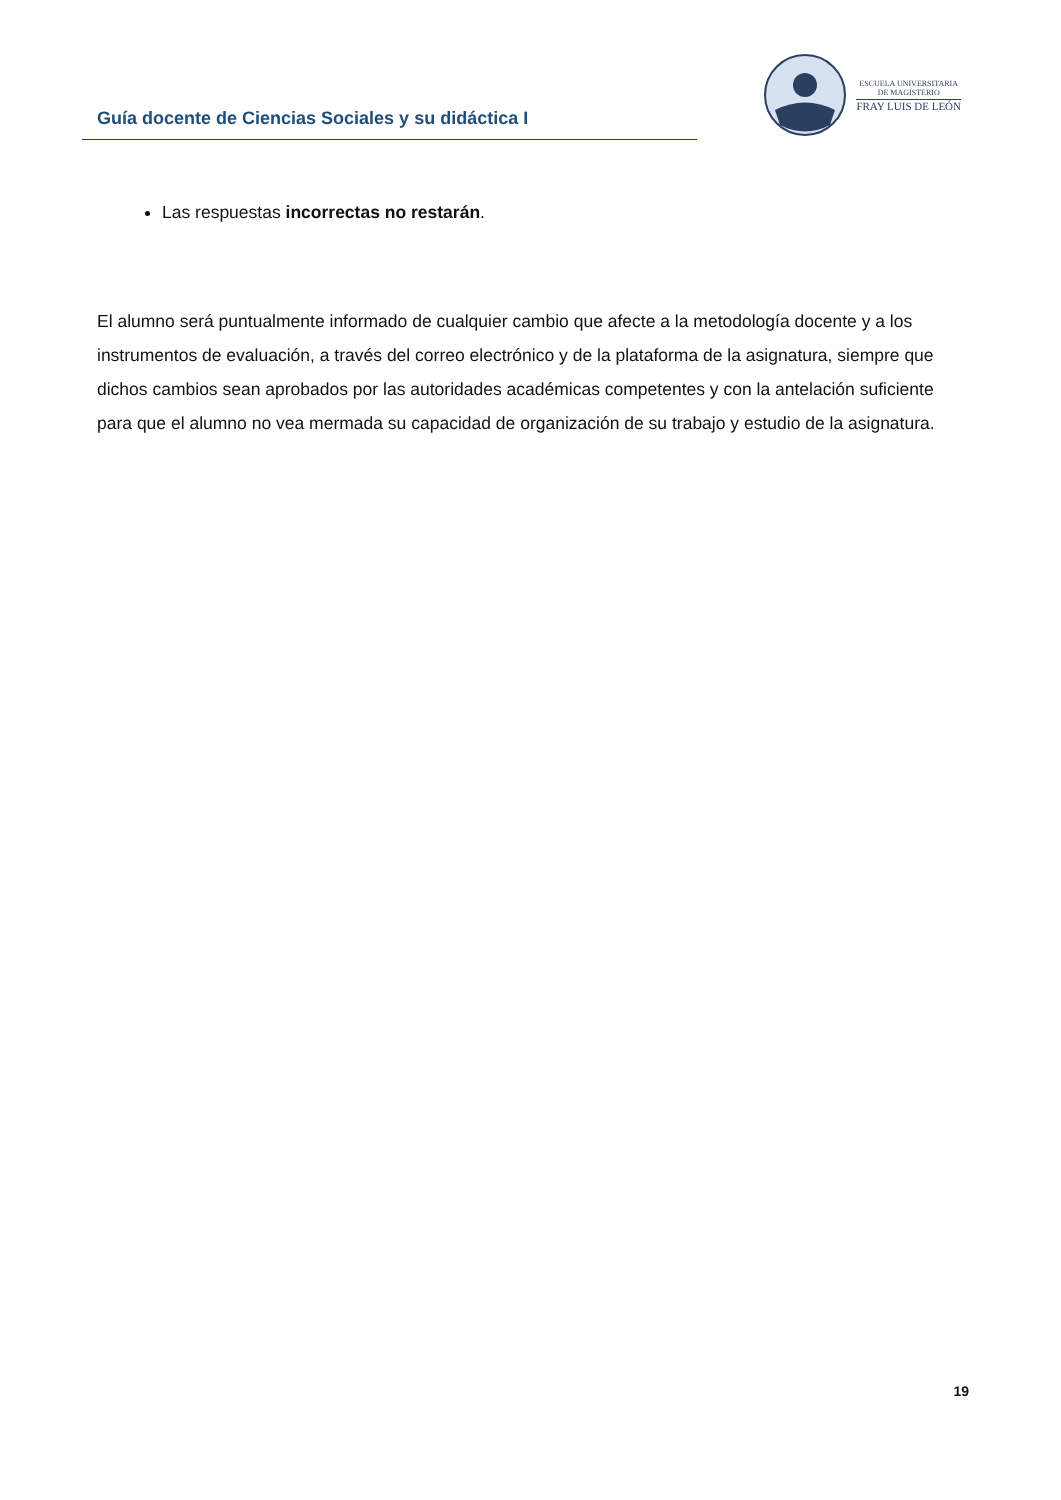Guía docente de Ciencias Sociales y su didáctica I
ESCUELA UNIVERSITARIA
DE MAGISTERIO
FRAY LUIS DE LEÓN
Las respuestas incorrectas no restarán.
El alumno será puntualmente informado de cualquier cambio que afecte a la metodología docente y a los instrumentos de evaluación, a través del correo electrónico y de la plataforma de la asignatura, siempre que dichos cambios sean aprobados por las autoridades académicas competentes y con la antelación suficiente para que el alumno no vea mermada su capacidad de organización de su trabajo y estudio de la asignatura.
19